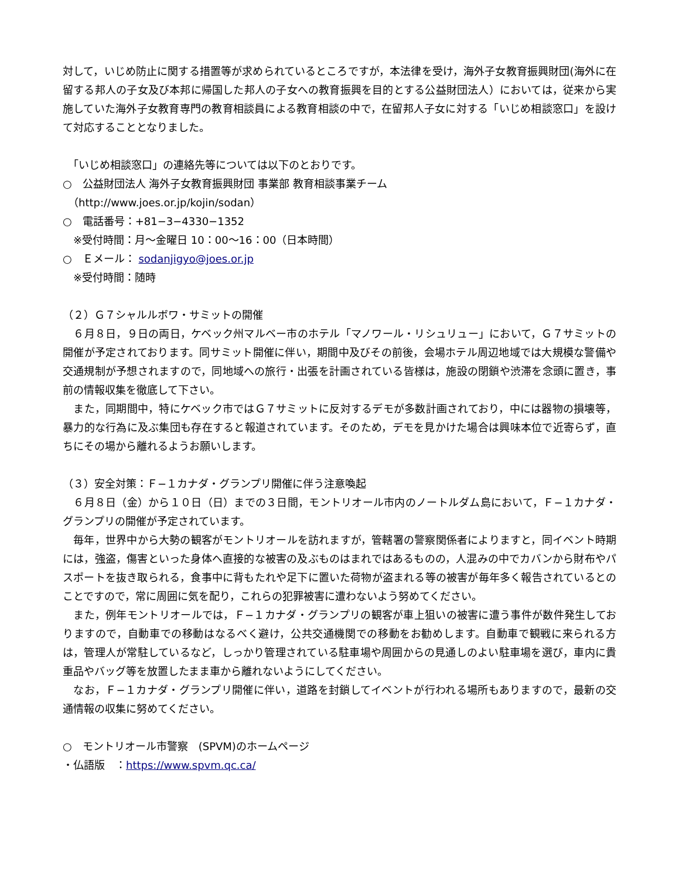対して，いじめ防止に関する措置等が求められているところですが，本法律を受け，海外子女教育振興財団(海外に在留する邦人の子女及び本邦に帰国した邦人の子女への教育振興を目的とする公益財団法人）においては，従来から実施していた海外子女教育専門の教育相談員による教育相談の中で，在留邦人子女に対する「いじめ相談窓口」を設けて対応することとなりました。
　「いじめ相談窓口」の連絡先等については以下のとおりです。
○　公益財団法人 海外子女教育振興財団 事業部 教育相談事業チーム
　（http://www.joes.or.jp/kojin/sodan）
○　電話番号：+81−3−4330−1352
　※受付時間：月〜金曜日 10：00〜16：00（日本時間）
○　Ｅメール： sodanjigyo@joes.or.jp
　※受付時間：随時
（２）Ｇ７シャルルボワ・サミットの開催
　６月８日，９日の両日，ケベック州マルベー市のホテル「マノワール・リシュリュー」において，Ｇ７サミットの開催が予定されております。同サミット開催に伴い，期間中及びその前後，会場ホテル周辺地域では大規模な警備や交通規制が予想されますので，同地域への旅行・出張を計画されている皆様は，施設の閉鎖や渋滞を念頭に置き，事前の情報収集を徹底して下さい。
　また，同期間中，特にケベック市ではＧ７サミットに反対するデモが多数計画されており，中には器物の損壊等，暴力的な行為に及ぶ集団も存在すると報道されています。そのため，デモを見かけた場合は興味本位で近寄らず，直ちにその場から離れるようお願いします。
（３）安全対策：Ｆ−１カナダ・グランプリ開催に伴う注意喚起
　６月８日（金）から１０日（日）までの３日間，モントリオール市内のノートルダム島において，Ｆ−１カナダ・グランプリの開催が予定されています。
　毎年，世界中から大勢の観客がモントリオールを訪れますが，管轄署の警察関係者によりますと，同イベント時期には，強盗，傷害といった身体へ直接的な被害の及ぶものはまれではあるものの，人混みの中でカバンから財布やパスポートを抜き取られる，食事中に背もたれや足下に置いた荷物が盗まれる等の被害が毎年多く報告されているとのことですので，常に周囲に気を配り，これらの犯罪被害に遭わないよう努めてください。
　また，例年モントリオールでは，Ｆ−１カナダ・グランプリの観客が車上狙いの被害に遭う事件が数件発生しておりますので，自動車での移動はなるべく避け，公共交通機関での移動をお勧めします。自動車で観戦に来られる方は，管理人が常駐しているなど，しっかり管理されている駐車場や周囲からの見通しのよい駐車場を選び，車内に貴重品やバッグ等を放置したまま車から離れないようにしてください。
　なお，Ｆ−１カナダ・グランプリ開催に伴い，道路を封鎖してイベントが行われる場所もありますので，最新の交通情報の収集に努めてください。
○　モントリオール市警察　(SPVM)のホームページ
・仏語版　：https://www.spvm.qc.ca/